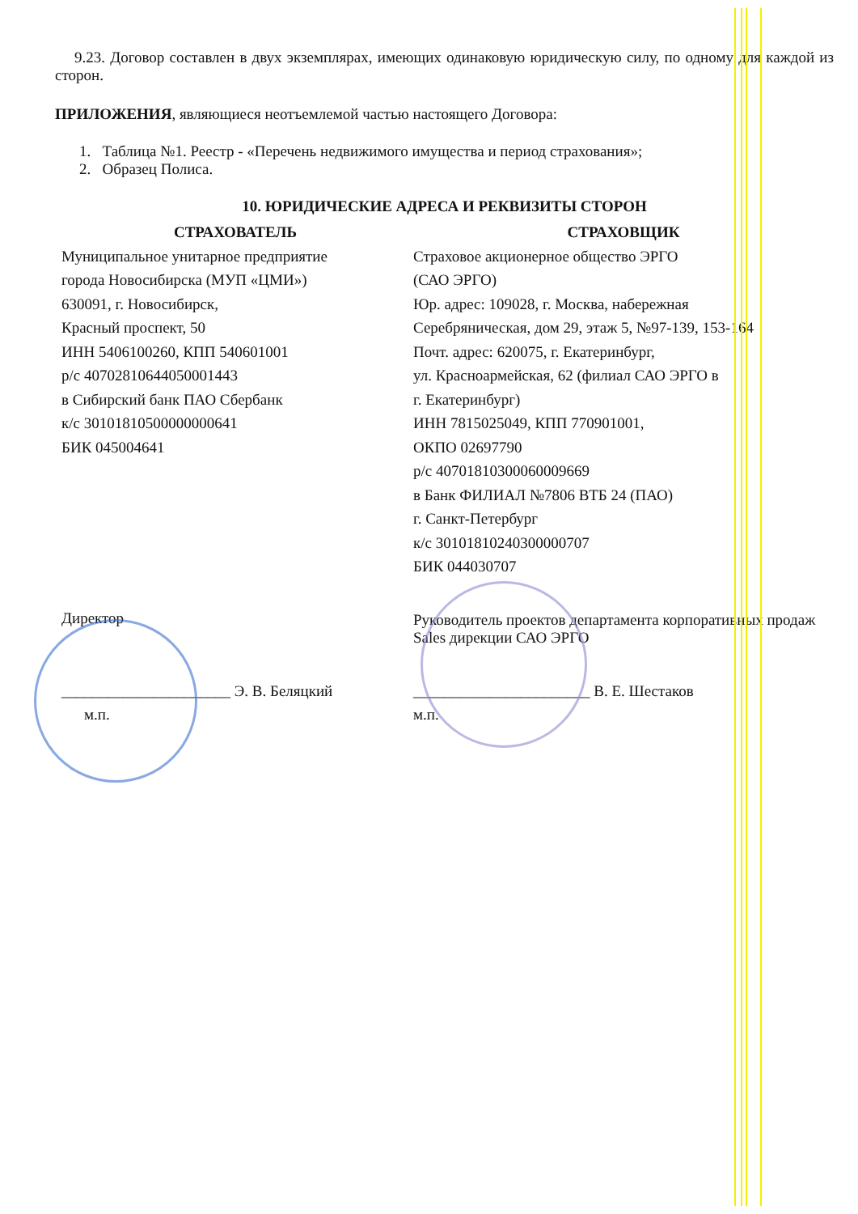9.23. Договор составлен в двух экземплярах, имеющих одинаковую юридическую силу, по одному для каждой из сторон.
ПРИЛОЖЕНИЯ, являющиеся неотъемлемой частью настоящего Договора:
1. Таблица №1. Реестр - «Перечень недвижимого имущества и период страхования»;
2. Образец Полиса.
10. ЮРИДИЧЕСКИЕ АДРЕСА И РЕКВИЗИТЫ СТОРОН
СТРАХОВАТЕЛЬ
Муниципальное унитарное предприятие
города Новосибирска (МУП «ЦМИ»)
630091, г. Новосибирск,
Красный проспект, 50
ИНН 5406100260, КПП 540601001
р/с 40702810644050001443
в Сибирский банк ПАО Сбербанк
к/с 30101810500000000641
БИК 045004641
Директор
______________________ Э. В. Беляцкий
м.п.
СТРАХОВЩИК
Страховое акционерное общество ЭРГО
(САО ЭРГО)
Юр. адрес: 109028, г. Москва, набережная
Серебряническая, дом 29, этаж 5, №97-139, 153-164
Почт. адрес: 620075, г. Екатеринбург,
ул. Красноармейская, 62 (филиал САО ЭРГО в
г. Екатеринбург)
ИНН 7815025049, КПП 770901001,
ОКПО 02697790
р/с 40701810300060009669
в Банк ФИЛИАЛ №7806 ВТБ 24 (ПАО)
г. Санкт-Петербург
к/с 30101810240300000707
БИК 044030707
Руководитель проектов департамента корпоративных продаж Sales дирекции САО ЭРГО
_______________________ В. Е. Шестаков
м.п.